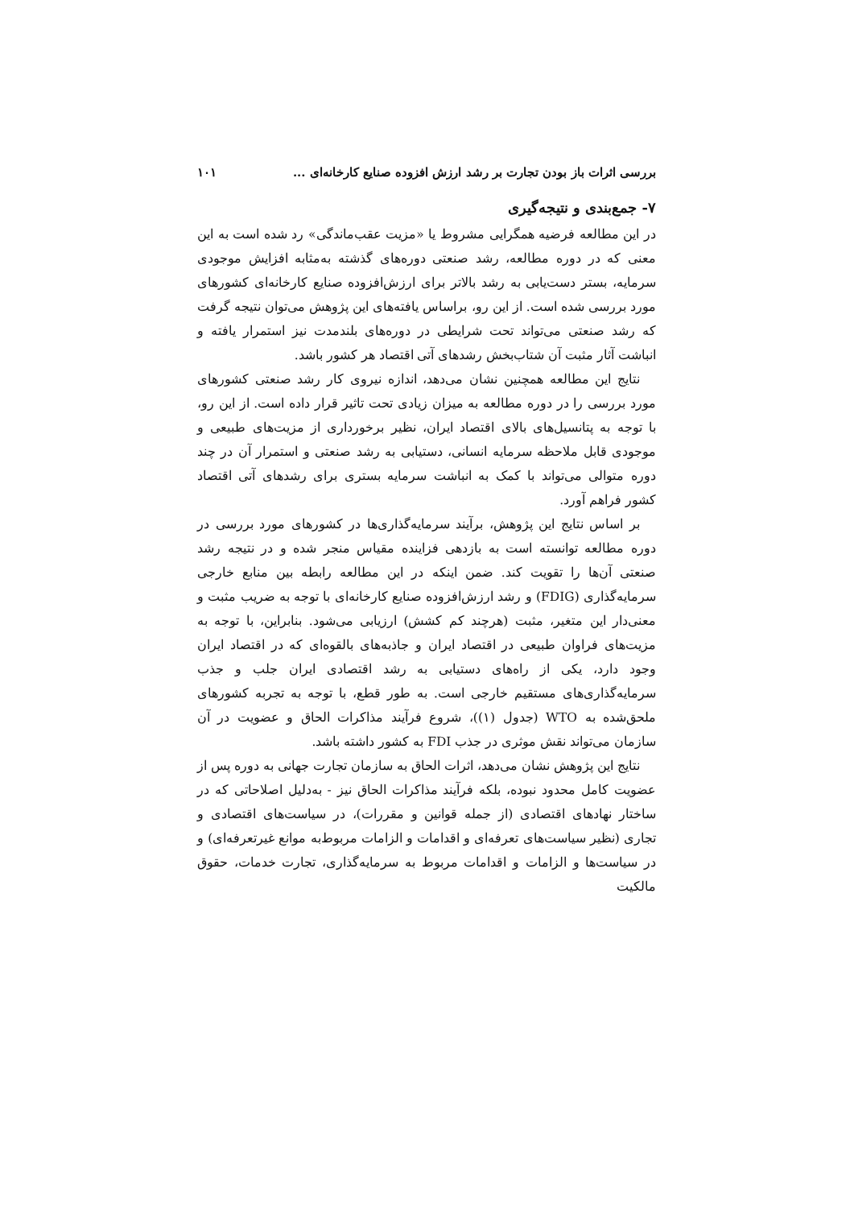بررسی اثرات باز بودن تجارت بر رشد ارزش افزوده صنایع کارخانه‌ای ... ۱۰۱
۷- جمع‌بندی و نتیجه‌گیری
در این مطالعه فرضیه همگرایی مشروط یا «مزیت عقب‌ماندگی» رد شده است به این معنی که در دوره مطالعه، رشد صنعتی دوره‌های گذشته به‌مثابه افزایش موجودی سرمایه، بستر دست‌یابی به رشد بالاتر برای ارزش‌افزوده صنایع کارخانه‌ای کشورهای مورد بررسی شده است. از این رو، براساس یافته‌های این پژوهش می‌توان نتیجه گرفت که رشد صنعتی می‌تواند تحت شرایطی در دوره‌های بلندمدت نیز استمرار یافته و انباشت آثار مثبت آن شتاب‌بخش رشدهای آتی اقتصاد هر کشور باشد.
نتایج این مطالعه همچنین نشان می‌دهد، اندازه نیروی کار رشد صنعتی کشورهای مورد بررسی را در دوره مطالعه به میزان زیادی تحت تاثیر قرار داده است. از این رو، با توجه به پتانسیل‌های بالای اقتصاد ایران، نظیر برخورداری از مزیت‌های طبیعی و موجودی قابل ملاحظه سرمایه انسانی، دستیابی به رشد صنعتی و استمرار آن در چند دوره متوالی می‌تواند با کمک به انباشت سرمایه بستری برای رشدهای آتی اقتصاد کشور فراهم آورد.
بر اساس نتایج این پژوهش، برآیند سرمایه‌گذاری‌ها در کشورهای مورد بررسی در دوره مطالعه توانسته است به بازدهی فزاینده مقیاس منجر شده و در نتیجه رشد صنعتی آن‌ها را تقویت کند. ضمن اینکه در این مطالعه رابطه بین منابع خارجی سرمایه‌گذاری (FDIG) و رشد ارزش‌افزوده صنایع کارخانه‌ای با توجه به ضریب مثبت و معنی‌دار این متغیر، مثبت (هرچند کم کشش) ارزیابی می‌شود. بنابراین، با توجه به مزیت‌های فراوان طبیعی در اقتصاد ایران و جاذبه‌های بالقوه‌ای که در اقتصاد ایران وجود دارد، یکی از راه‌های دستیابی به رشد اقتصادی ایران جلب و جذب سرمایه‌گذاری‌های مستقیم خارجی است. به طور قطع، با توجه به تجربه کشورهای ملحق‌شده به WTO (جدول (۱))، شروع فرآیند مذاکرات الحاق و عضویت در آن سازمان می‌تواند نقش موثری در جذب FDI به کشور داشته باشد.
نتایج این پژوهش نشان می‌دهد، اثرات الحاق به سازمان تجارت جهانی به دوره پس از عضویت کامل محدود نبوده، بلکه فرآیند مذاکرات الحاق نیز - به‌دلیل اصلاحاتی که در ساختار نهادهای اقتصادی (از جمله قوانین و مقررات)، در سیاست‌های اقتصادی و تجاری (نظیر سیاست‌های تعرفه‌ای و اقدامات و الزامات مربوط‌به موانع غیرتعرفه‌ای) و در سیاست‌ها و الزامات و اقدامات مربوط به سرمایه‌گذاری، تجارت خدمات، حقوق مالکیت